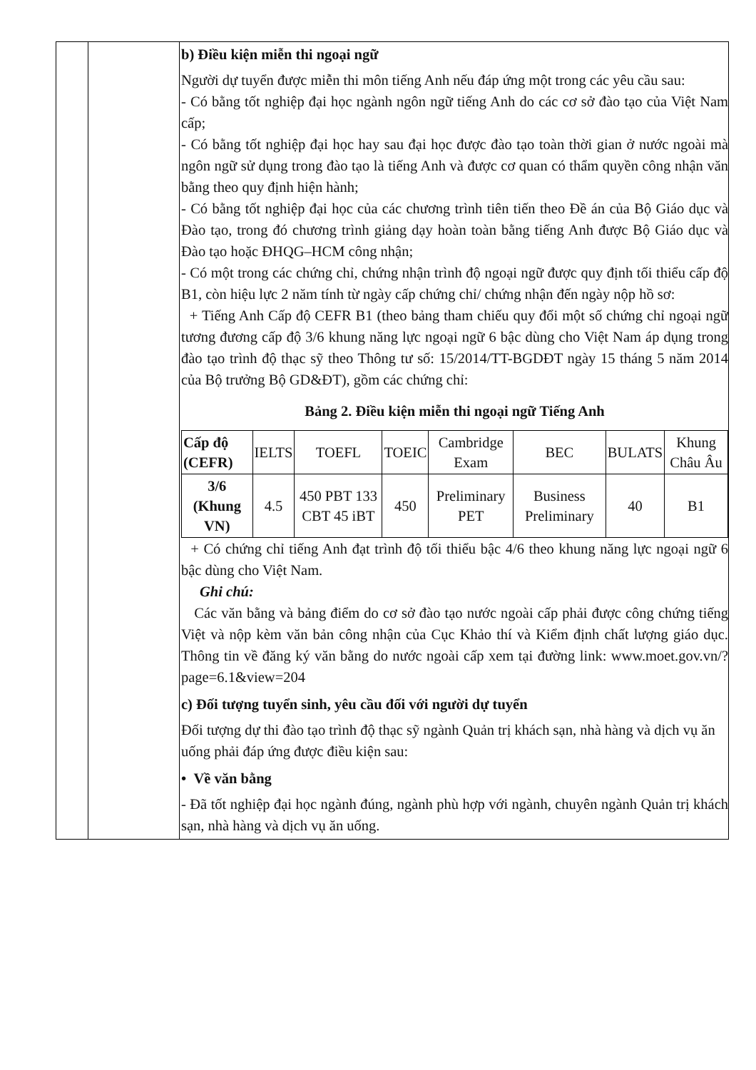| | | b) Điều kiện miễn thi ngoại ngữ Người dự tuyển được miễn thi môn tiếng Anh nếu đáp ứng một trong các yêu cầu sau: - Có bằng tốt nghiệp đại học ngành ngôn ngữ tiếng Anh do các cơ sở đào tạo của Việt Nam cấp; - Có bằng tốt nghiệp đại học hay sau đại học được đào tạo toàn thời gian ở nước ngoài mà ngôn ngữ sử dụng trong đào tạo là tiếng Anh và được cơ quan có thẩm quyền công nhận văn bằng theo quy định hiện hành; - Có bằng tốt nghiệp đại học của các chương trình tiên tiến theo Đề án của Bộ Giáo dục và Đào tạo, trong đó chương trình giảng dạy hoàn toàn bằng tiếng Anh được Bộ Giáo dục và Đào tạo hoặc ĐHQG–HCM công nhận; - Có một trong các chứng chỉ, chứng nhận trình độ ngoại ngữ được quy định tối thiểu cấp độ B1, còn hiệu lực 2 năm tính từ ngày cấp chứng chỉ/ chứng nhận đến ngày nộp hồ sơ: + Tiếng Anh Cấp độ CEFR B1 (theo bảng tham chiếu quy đổi một số chứng chỉ ngoại ngữ tương đương cấp độ 3/6 khung năng lực ngoại ngữ 6 bậc dùng cho Việt Nam áp dụng trong đào tạo trình độ thạc sỹ theo Thông tư số: 15/2014/TT-BGDĐT ngày 15 tháng 5 năm 2014 của Bộ trưởng Bộ GD&ĐT), gồm các chứng chỉ: Bảng 2. Điều kiện miễn thi ngoại ngữ Tiếng Anh / Cấp độ (CEFR) / IELTS / TOEFL / TOEIC / Cambridge Exam / BEC / BULATS / Khung Châu Âu / / --- / --- / --- / --- / --- / --- / --- / --- / / 3/6 (Khung VN) / 4.5 / 450 PBT 133 CBT 45 iBT / 450 / Preliminary PET / Business Preliminary / 40 / B1 / + Có chứng chỉ tiếng Anh đạt trình độ tối thiểu bậc 4/6 theo khung năng lực ngoại ngữ 6 bậc dùng cho Việt Nam. Ghi chú: Các văn bằng và bảng điểm do cơ sở đào tạo nước ngoài cấp phải được công chứng tiếng Việt và nộp kèm văn bản công nhận của Cục Khảo thí và Kiểm định chất lượng giáo dục. Thông tin về đăng ký văn bằng do nước ngoài cấp xem tại đường link: www.moet.gov.vn/?page=6.1&view=204 c) Đối tượng tuyển sinh, yêu cầu đối với người dự tuyển Đối tượng dự thi đào tạo trình độ thạc sỹ ngành Quản trị khách sạn, nhà hàng và dịch vụ ăn uống phải đáp ứng được điều kiện sau: • Về văn bằng - Đã tốt nghiệp đại học ngành đúng, ngành phù hợp với ngành, chuyên ngành Quản trị khách sạn, nhà hàng và dịch vụ ăn uống. |